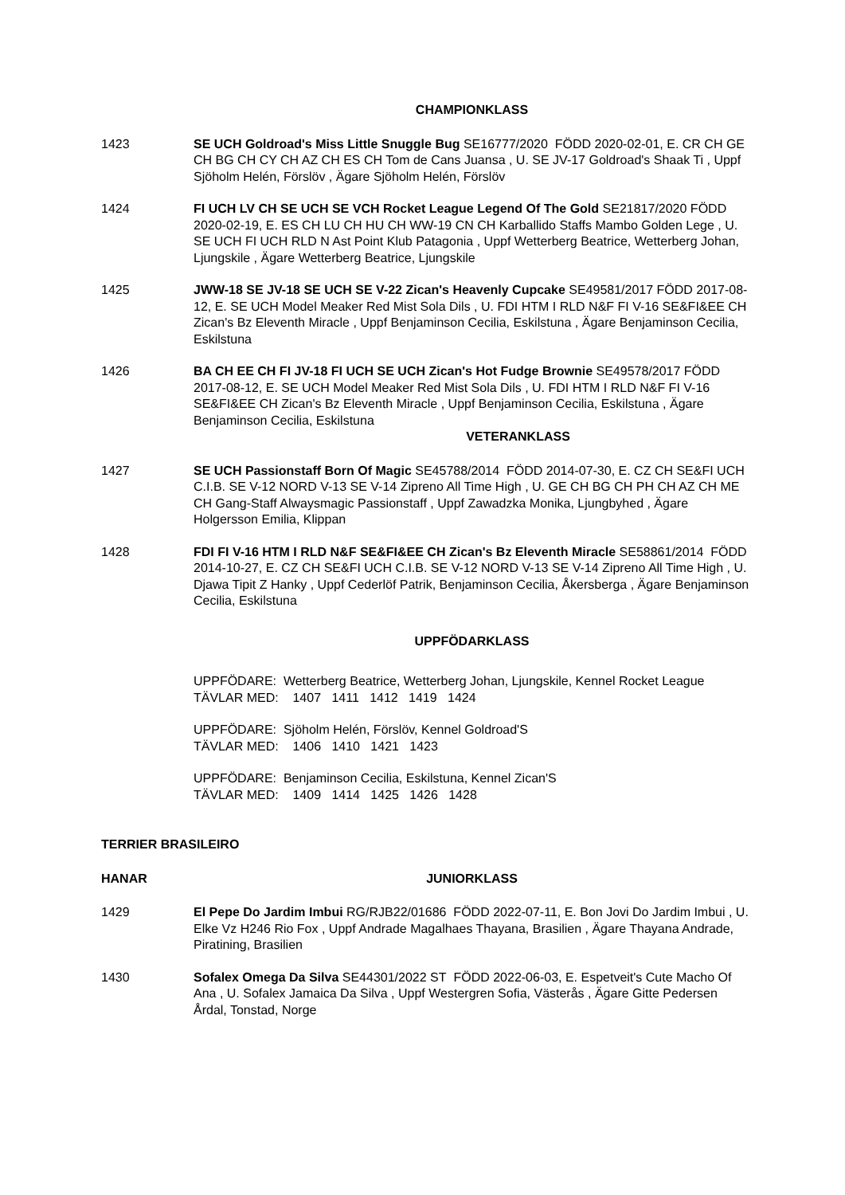CHAMPIONKLASS
1423 SE UCH Goldroad's Miss Little Snuggle Bug SE16777/2020 FÖDD 2020-02-01, E. CR CH GE CH BG CH CY CH AZ CH ES CH Tom de Cans Juansa , U. SE JV-17 Goldroad's Shaak Ti , Uppf Sjöholm Helén, Förslöv , Ägare Sjöholm Helén, Förslöv
1424 FI UCH LV CH SE UCH SE VCH Rocket League Legend Of The Gold SE21817/2020 FÖDD 2020-02-19, E. ES CH LU CH HU CH WW-19 CN CH Karballido Staffs Mambo Golden Lege , U. SE UCH FI UCH RLD N Ast Point Klub Patagonia , Uppf Wetterberg Beatrice, Wetterberg Johan, Ljungskile , Ägare Wetterberg Beatrice, Ljungskile
1425 JWW-18 SE JV-18 SE UCH SE V-22 Zican's Heavenly Cupcake SE49581/2017 FÖDD 2017-08-12, E. SE UCH Model Meaker Red Mist Sola Dils , U. FDI HTM I RLD N&F FI V-16 SE&FI&EE CH Zican's Bz Eleventh Miracle , Uppf Benjaminson Cecilia, Eskilstuna , Ägare Benjaminson Cecilia, Eskilstuna
1426 BA CH EE CH FI JV-18 FI UCH SE UCH Zican's Hot Fudge Brownie SE49578/2017 FÖDD 2017-08-12, E. SE UCH Model Meaker Red Mist Sola Dils , U. FDI HTM I RLD N&F FI V-16 SE&FI&EE CH Zican's Bz Eleventh Miracle , Uppf Benjaminson Cecilia, Eskilstuna , Ägare Benjaminson Cecilia, Eskilstuna
VETERANKLASS
1427 SE UCH Passionstaff Born Of Magic SE45788/2014 FÖDD 2014-07-30, E. CZ CH SE&FI UCH C.I.B. SE V-12 NORD V-13 SE V-14 Zipreno All Time High , U. GE CH BG CH PH CH AZ CH ME CH Gang-Staff Alwaysmagic Passionstaff , Uppf Zawadzka Monika, Ljungbyhed , Ägare Holgersson Emilia, Klippan
1428 FDI FI V-16 HTM I RLD N&F SE&FI&EE CH Zican's Bz Eleventh Miracle SE58861/2014 FÖDD 2014-10-27, E. CZ CH SE&FI UCH C.I.B. SE V-12 NORD V-13 SE V-14 Zipreno All Time High , U. Djawa Tipit Z Hanky , Uppf Cederlöf Patrik, Benjaminson Cecilia, Åkersberga , Ägare Benjaminson Cecilia, Eskilstuna
UPPFÖDARKLASS
UPPFÖDARE: Wetterberg Beatrice, Wetterberg Johan, Ljungskile, Kennel Rocket League
TÄVLAR MED: 1407 1411 1412 1419 1424
UPPFÖDARE: Sjöholm Helén, Förslöv, Kennel Goldroad'S
TÄVLAR MED: 1406 1410 1421 1423
UPPFÖDARE: Benjaminson Cecilia, Eskilstuna, Kennel Zican'S
TÄVLAR MED: 1409 1414 1425 1426 1428
TERRIER BRASILEIRO
HANAR JUNIORKLASS
1429 El Pepe Do Jardim Imbui RG/RJB22/01686 FÖDD 2022-07-11, E. Bon Jovi Do Jardim Imbui , U. Elke Vz H246 Rio Fox , Uppf Andrade Magalhaes Thayana, Brasilien , Ägare Thayana Andrade, Piratining, Brasilien
1430 Sofalex Omega Da Silva SE44301/2022 ST FÖDD 2022-06-03, E. Espetveit's Cute Macho Of Ana , U. Sofalex Jamaica Da Silva , Uppf Westergren Sofia, Västerås , Ägare Gitte Pedersen Årdal, Tonstad, Norge